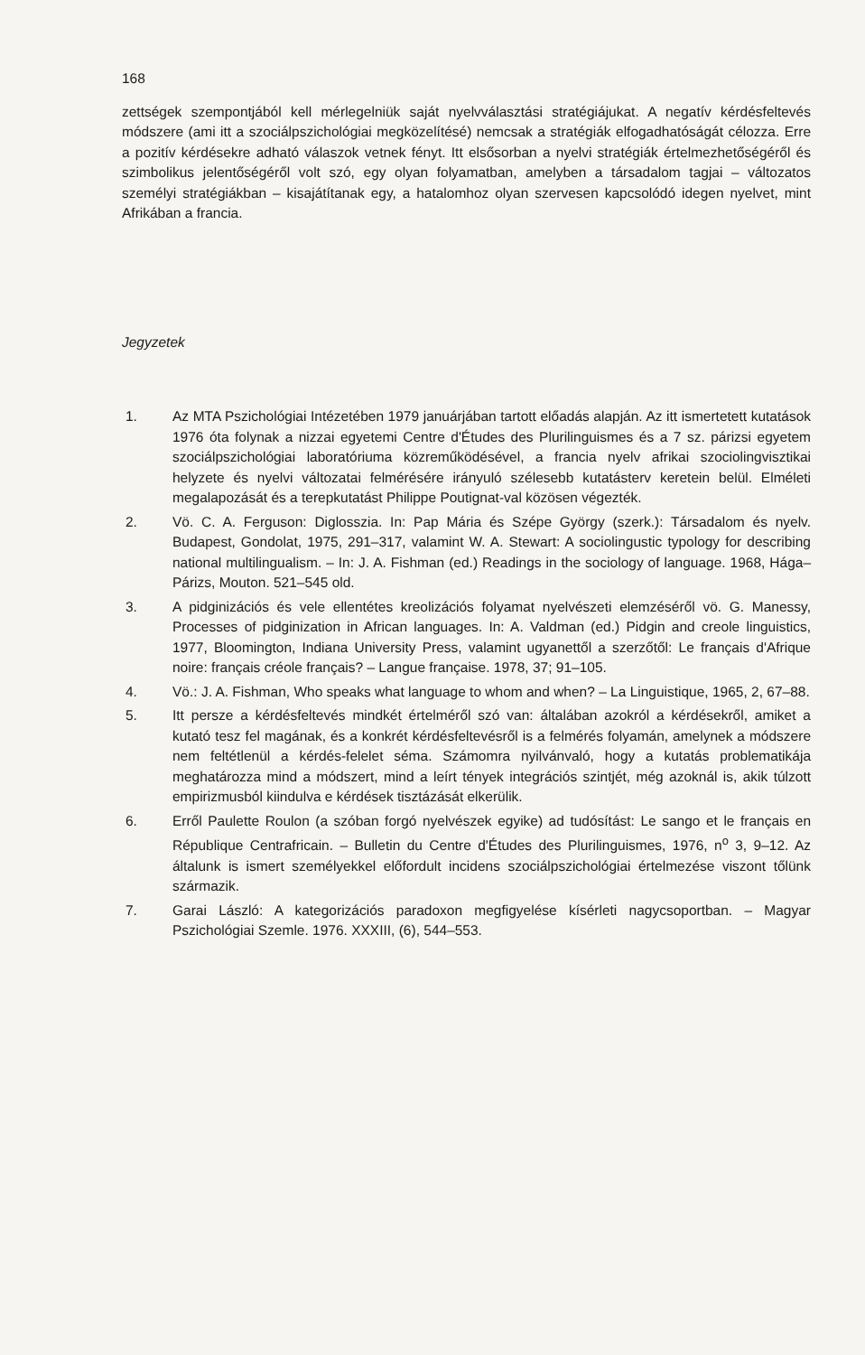168
zettségek szempontjából kell mérlegelniük saját nyelvválasztási stratégiájukat. A negatív kérdésfeltevés módszere (ami itt a szociálpszichológiai megközelítésé) nemcsak a stratégiák elfogadhatóságát célozza. Erre a pozitív kérdésekre adható válaszok vetnek fényt. Itt elsősorban a nyelvi stratégiák értelmezhetőségéről és szimbolikus jelentőségéről volt szó, egy olyan folyamatban, amelyben a társadalom tagjai – változatos személyi stratégiákban – kisajátítanak egy, a hatalomhoz olyan szervesen kapcsolódó idegen nyelvet, mint Afrikában a francia.
Jegyzetek
1. Az MTA Pszichológiai Intézetében 1979 januárjában tartott előadás alapján. Az itt ismertetett kutatások 1976 óta folynak a nizzai egyetemi Centre d'Études des Plurilinguismes és a 7 sz. párizsi egyetem szociálpszichológiai laboratóriuma közreműködésével, a francia nyelv afrikai szociolingvisztikai helyzete és nyelvi változatai felmérésére irányuló szélesebb kutatásterv keretein belül. Elméleti megalapozását és a terepkutatást Philippe Poutignat-val közösen végezték.
2. Vö. C. A. Ferguson: Diglosszia. In: Pap Mária és Szépe György (szerk.): Társadalom és nyelv. Budapest, Gondolat, 1975, 291–317, valamint W. A. Stewart: A sociolingustic typology for describing national multilingualism. – In: J. A. Fishman (ed.) Readings in the sociology of language. 1968, Hága–Párizs, Mouton. 521–545 old.
3. A pidginizációs és vele ellentétes kreolizációs folyamat nyelvészeti elemzéséről vö. G. Manessy, Processes of pidginization in African languages. In: A. Valdman (ed.) Pidgin and creole linguistics, 1977, Bloomington, Indiana University Press, valamint ugyanettől a szerzőtől: Le français d'Afrique noire: français créole français? – Langue française. 1978, 37; 91–105.
4. Vö.: J. A. Fishman, Who speaks what language to whom and when? – La Linguistique, 1965, 2, 67–88.
5. Itt persze a kérdésfeltevés mindkét értelméről szó van: általában azokról a kérdésekről, amiket a kutató tesz fel magának, és a konkrét kérdésfeltevésről is a felmérés folyamán, amelynek a módszere nem feltétlenül a kérdés-felelet séma. Számomra nyilvánvaló, hogy a kutatás problematikája meghatározza mind a módszert, mind a leírt tények integrációs szintjét, még azoknál is, akik túlzott empirizmusból kiindulva e kérdések tisztázását elkerülik.
6. Erről Paulette Roulon (a szóban forgó nyelvészek egyike) ad tudósítást: Le sango et le français en République Centrafricain. – Bulletin du Centre d'Études des Plurilinguismes, 1976, n<sup>o</sup> 3, 9–12. Az általunk is ismert személyekkel előfordult incidens szociálpszichológiai értelmezése viszont tőlünk származik.
7. Garai László: A kategorizációs paradoxon megfigyelése kísérleti nagycsoportban. – Magyar Pszichológiai Szemle. 1976. XXXIII, (6), 544–553.